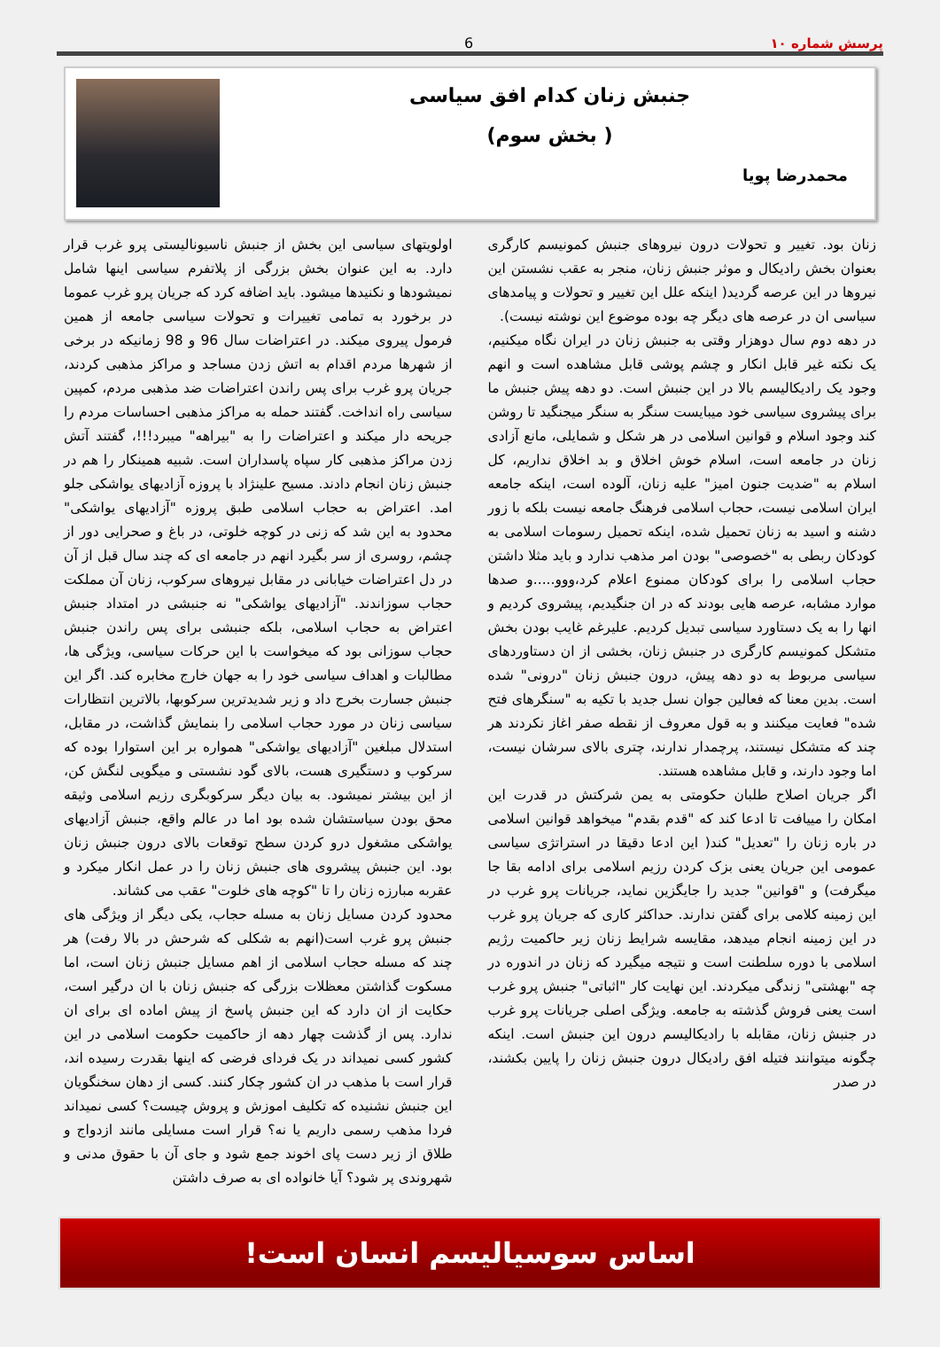پرسش شماره ۱۰ 6
جنبش زنان کدام افق سیاسی
( بخش سوم)
محمدرضا پویا
زنان بود. تغییر و تحولات درون نیروهای جنبش کمونیسم کارگری بعنوان بخش رادیکال و موثر جنبش زنان، منجر به عقب نشستن این نیروها در این عرصه گردید( اینکه علل این تغییر و تحولات و پیامدهای سیاسی ان در عرصه های دیگر چه بوده موضوع این نوشته نیست).
در دهه دوم سال دوهزار وقتی به جنبش زنان در ایران نگاه میکنیم، یک نکته غیر قابل انکار و چشم پوشی قابل مشاهده است و انهم وجود یک رادیکالیسم بالا در این جنبش است. دو دهه پیش جنبش ما برای پیشروی سیاسی خود میبایست سنگر به سنگر میجنگید تا روشن کند وجود اسلام و قوانین اسلامی در هر شکل و شمایلی، مانع آزادی زنان در جامعه است، اسلام خوش اخلاق و بد اخلاق نداریم، کل اسلام به "ضدیت جنون امیز" علیه زنان، آلوده است، اینکه جامعه ایران اسلامی نیست، حجاب اسلامی فرهنگ جامعه نیست بلکه با زور دشنه و اسید به زنان تحمیل شده، اینکه تحمیل رسومات اسلامی به کودکان ربطی به "خصوصی" بودن امر مذهب ندارد و باید مثلا داشتن حجاب اسلامی را برای کودکان ممنوع اعلام کرد،ووو.....و صدها موارد مشابه، عرصه هایی بودند که در ان جنگیدیم، پیشروی کردیم و انها را به یک دستاورد سیاسی تبدیل کردیم. علیرغم غایب بودن بخش متشکل کمونیسم کارگری در جنبش زنان، بخشی از ان دستاوردهای سیاسی مربوط به دو دهه پیش، درون جنبش زنان "درونی" شده است. بدین معنا که فعالین جوان نسل جدید با تکیه به "سنگرهای فتح شده" فعایت میکنند و به قول معروف از نقطه صفر اغاز نکردند هر چند که متشکل نیستند، پرچمدار ندارند، چتری بالای سرشان نیست، اما وجود دارند، و قابل مشاهده هستند.
اگر جریان اصلاح طلبان حکومتی به یمن شرکتش در قدرت این امکان را مییافت تا ادعا کند که "قدم بقدم" میخواهد قوانین اسلامی در باره زنان را "تعدیل" کند( این ادعا دقیقا در استراتژی سیاسی عمومی این جریان یعنی بزک کردن رزیم اسلامی برای ادامه بقا جا میگرفت) و "قوانین" جدید را جایگزین نماید، جریانات پرو غرب در این زمینه کلامی برای گفتن ندارند. حداکثر کاری که جریان پرو غرب در این زمینه انجام میدهد، مقایسه شرایط زنان زیر حاکمیت رژیم اسلامی با دوره سلطنت است و نتیجه میگیرد که زنان در اندوره در چه "بهشتی" زندگی میکردند. این نهایت کار "اثباتی" جنبش پرو غرب است یعنی فروش گذشته به جامعه. ویژگی اصلی جریانات پرو غرب در جنبش زنان، مقابله با رادیکالیسم درون این جنبش است. اینکه چگونه میتوانند فتیله افق رادیکال درون جنبش زنان را پایین بکشند، در صدر
اولویتهای سیاسی این بخش از جنبش ناسیونالیستی پرو غرب قرار دارد. به این عنوان بخش بزرگی از پلاتفرم سیاسی اینها شامل نمیشودها و نکنیدها میشود. باید اضافه کرد که جریان پرو غرب عموما در برخورد به تمامی تغییرات و تحولات سیاسی جامعه از همین فرمول پیروی میکند. در اعتراضات سال 96 و 98 زمانیکه در برخی از شهرها مردم اقدام به اتش زدن مساجد و مراکز مذهبی کردند، جریان پرو غرب برای پس راندن اعتراضات ضد مذهبی مردم، کمپین سیاسی راه انداخت. گفتند حمله به مراکز مذهبی احساسات مردم را جریحه دار میکند و اعتراضات را به "بیراهه" میبرد!!!، گفتند آتش زدن مراکز مذهبی کار سپاه پاسداران است. شبیه همینکار را هم در جنبش زنان انجام دادند. مسیح علینژاد با پروزه آزادیهای یواشکی جلو امد. اعتراض به حجاب اسلامی طبق پروزه "آزادیهای یواشکی" محدود به این شد که زنی در کوچه خلوتی، در باغ و صحرایی دور از چشم، روسری از سر بگیرد انهم در جامعه ای که چند سال قبل از آن در دل اعتراضات خیابانی در مقابل نیروهای سرکوب، زنان آن مملکت حجاب سوزاندند. "آزادیهای یواشکی" نه جنبشی در امتداد جنبش اعتراض به حجاب اسلامی، بلکه جنبشی برای پس راندن جنبش حجاب سوزانی بود که میخواست با این حرکات سیاسی، ویژگی ها، مطالبات و اهداف سیاسی خود را به جهان خارج مخابره کند. اگر این جنبش جسارت بخرج داد و زیر شدیدترین سرکوبها، بالاترین انتظارات سیاسی زنان در مورد حجاب اسلامی را بنمایش گذاشت، در مقابل، استدلال مبلغین "آزادیهای یواشکی" همواره بر این استوارا بوده که سرکوب و دستگیری هست، بالای گود نشستی و میگویی لنگش کن، از این بیشتر نمیشود. به بیان دیگر سرکوبگری رزیم اسلامی وثیقه محق بودن سیاستشان شده بود اما در عالم واقع، جنبش آزادیهای یواشکی مشغول درو کردن سطح توقعات بالای درون جنبش زنان بود. این جنبش پیشروی های جنبش زنان را در عمل انکار میکرد و عقربه مبارزه زنان را تا "کوچه های خلوت" عقب می کشاند.
محدود کردن مسایل زنان به مسله حجاب، یکی دیگر از ویژگی های جنبش پرو غرب است(انهم به شکلی که شرحش در بالا رفت) هر چند که مسله حجاب اسلامی از اهم مسایل جنبش زنان است، اما مسکوت گذاشتن معظلات بزرگی که جنبش زنان با ان درگیر است، حکایت از ان دارد که این جنبش پاسخ از پیش اماده ای برای ان ندارد. پس از گذشت چهار دهه از حاکمیت حکومت اسلامی در این کشور کسی نمیداند در یک فردای فرضی که اینها بقدرت رسیده اند، قرار است با مذهب در ان کشور چکار کنند. کسی از دهان سخنگویان این جنبش نشنیده که تکلیف اموزش و پروش چیست؟ کسی نمیداند فردا مذهب رسمی داریم یا نه؟ قرار است مسایلی مانند ازدواج و طلاق از زیر دست پای اخوند جمع شود و جای آن با حقوق مدنی و شهروندی پر شود؟ آیا خانواده ای به صرف داشتن
اساس سوسیالیسم انسان است!